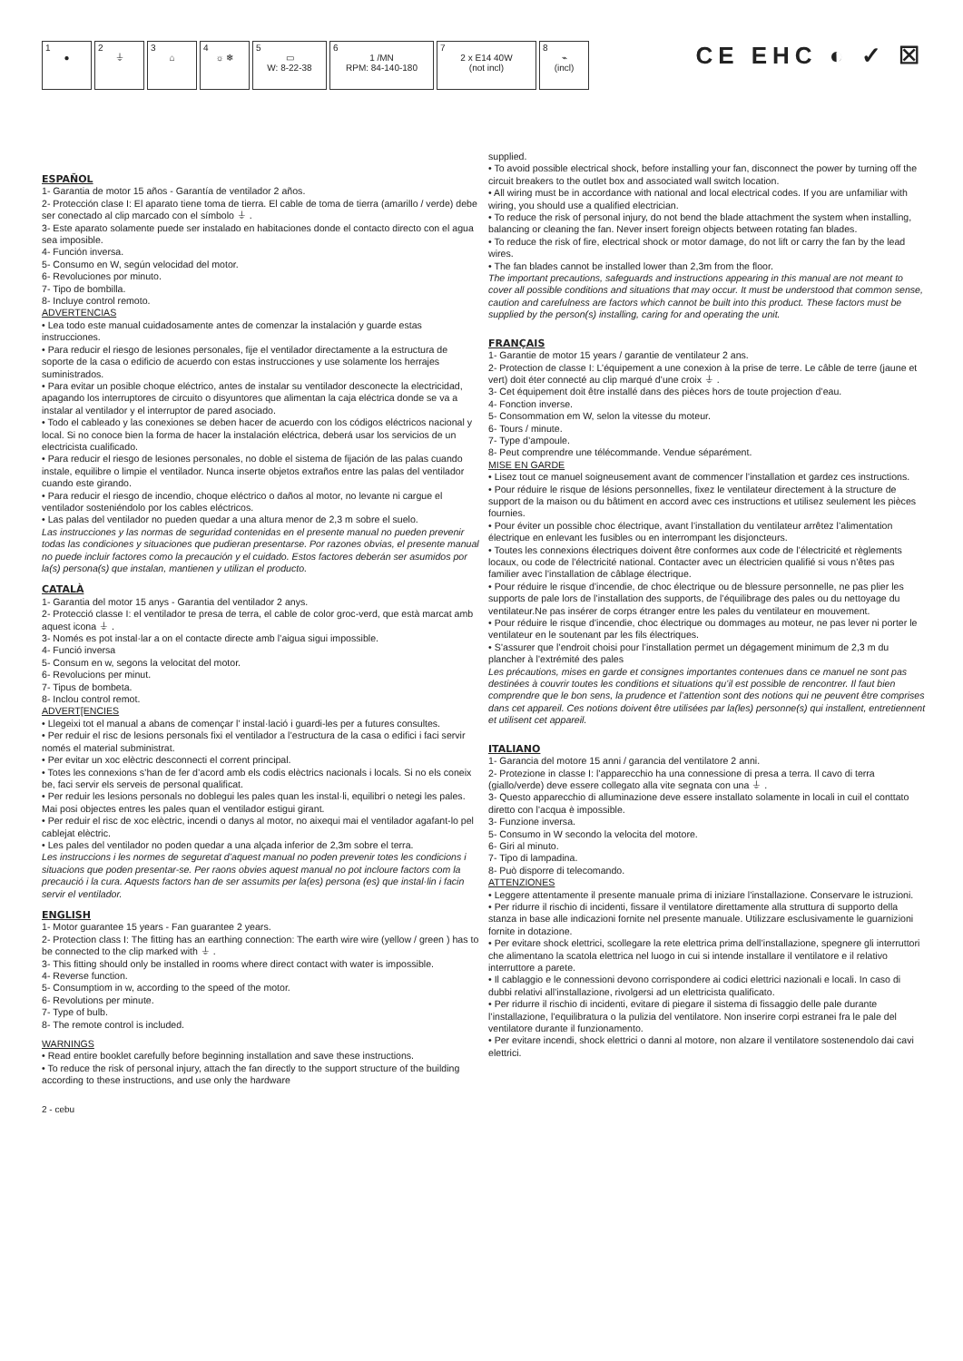1
●
2
⏚
3
⌂
4
☼ ❄
5
▭
W: 8-22-38
6
1 /MN
RPM: 84-140-180
7
2 x E14 40W
(not incl)
8
⌁
(incl)
CE EHC ◐ ✓ ☒
ESPAÑOL
1- Garantia de motor 15 años - Garantía de ventilador 2 años.
2- Protección clase I: El aparato tiene toma de tierra. El cable de toma de tierra (amarillo / verde) debe ser conectado al clip marcado con el símbolo ⏚ .
3- Este aparato solamente puede ser instalado en habitaciones donde el contacto directo con el agua sea imposible.
4- Función inversa.
5- Consumo en W, según velocidad del motor.
6- Revoluciones por minuto.
7- Tipo de bombilla.
8- Incluye control remoto.
ADVERTENCIAS
• Lea todo este manual cuidadosamente antes de comenzar la instalación y guarde estas instrucciones.
• Para reducir el riesgo de lesiones personales, fije el ventilador directamente a la estructura de soporte de la casa o edificio de acuerdo con estas instrucciones y use solamente los herrajes suministrados.
• Para evitar un posible choque eléctrico, antes de instalar su ventilador desconecte la electricidad, apagando los interruptores de circuito o disyuntores que alimentan la caja eléctrica donde se va a instalar al ventilador y el interruptor de pared asociado.
• Todo el cableado y las conexiones se deben hacer de acuerdo con los códigos eléctricos nacional y local. Si no conoce bien la forma de hacer la instalación eléctrica, deberá usar los servicios de un electricista cualificado.
• Para reducir el riesgo de lesiones personales, no doble el sistema de fijación de las palas cuando instale, equilibre o limpie el ventilador. Nunca inserte objetos extraños entre las palas del ventilador cuando este girando.
• Para reducir el riesgo de incendio, choque eléctrico o daños al motor, no levante ni cargue el ventilador sosteniéndolo por los cables eléctricos.
• Las palas del ventilador no pueden quedar a una altura menor de 2,3 m sobre el suelo.
Las instrucciones y las normas de seguridad contenidas en el presente manual no pueden prevenir todas las condiciones y situaciones que pudieran presentarse. Por razones obvias, el presente manual no puede incluir factores como la precaución y el cuidado. Estos factores deberán ser asumidos por la(s) persona(s) que instalan, mantienen y utilizan el producto.
CATALÀ
1- Garantia del motor 15 anys - Garantia del ventilador 2 anys.
2- Protecció classe I: el ventilador te presa de terra, el cable de color groc-verd, que està marcat amb aquest icona ⏚ .
3- Només es pot instal·lar a on el contacte directe amb l’aigua sigui impossible.
4- Funció inversa
5- Consum en w, segons la velocitat del motor.
6- Revolucions per minut.
7- Tipus de bombeta.
8- Inclou control remot.
ADVERT[ENCIES
• Llegeixi tot el manual a abans de començar l’ instal·lació i guardi-les per a futures consultes.
• Per reduir el risc de lesions personals fixi el ventilador a l’estructura de la casa o edifici i faci servir només el material subministrat.
• Per evitar un xoc elèctric desconnecti el corrent principal.
• Totes les connexions s’han de fer d’acord amb els codis elèctrics nacionals i locals. Si no els coneix be, faci servir els serveis de personal qualificat.
• Per reduir les lesions personals no doblegui les pales quan les instal·li, equilibri o netegi les pales. Mai posi objectes entres les pales quan el ventilador estigui girant.
• Per reduir el risc de xoc elèctric, incendi o danys al motor, no aixequi mai el ventilador agafant-lo pel cablejat elèctric.
• Les pales del ventilador no poden quedar a una alçada inferior de 2,3m sobre el terra.
Les instruccions i les normes de seguretat d’aquest manual no poden prevenir totes les condicions i situacions que poden presentar-se. Per raons obvies aquest manual no pot incloure factors com la precaució i la cura. Aquests factors han de ser assumits per la(es) persona (es) que instal·lin i facin servir el ventilador.
ENGLISH
1- Motor guarantee 15 years - Fan guarantee 2 years.
2- Protection class I: The fitting has an earthing connection: The earth wire wire (yellow / green ) has to be connected to the clip marked with ⏚ .
3- This fitting should only be installed in rooms where direct contact with water is impossible.
4- Reverse function.
5- Consumptiom in w, according to the speed of the motor.
6- Revolutions per minute.
7- Type of bulb.
8- The remote control is included.
WARNINGS
• Read entire booklet carefully before beginning installation and save these instructions.
• To reduce the risk of personal injury, attach the fan directly to the support structure of the building according to these instructions, and use only the hardware
supplied.
• To avoid possible electrical shock, before installing your fan, disconnect the power by turning off the circuit breakers to the outlet box and associated wall switch location.
• All wiring must be in accordance with national and local electrical codes. If you are unfamiliar with wiring, you should use a qualified electrician.
• To reduce the risk of personal injury, do not bend the blade attachment the system when installing, balancing or cleaning the fan. Never insert foreign objects between rotating fan blades.
• To reduce the risk of fire, electrical shock or motor damage, do not lift or carry the fan by the lead wires.
• The fan blades cannot be installed lower than 2,3m from the floor.
The important precautions, safeguards and instructions appearing in this manual are not meant to cover all possible conditions and situations that may occur. It must be understood that common sense, caution and carefulness are factors which cannot be built into this product. These factors must be supplied by the person(s) installing, caring for and operating the unit.
FRANÇAIS
1- Garantie de motor 15 years / garantie de ventilateur 2 ans.
2- Protection de classe I: L’équipement a une conexion à la prise de terre. Le câble de terre (jaune et vert) doit éter connecté au clip marqué d’une croix ⏚ .
3- Cet équipement doit être installé dans des pièces hors de toute projection d’eau.
4- Fonction inverse.
5- Consommation em W, selon la vitesse du moteur.
6- Tours / minute.
7- Type d’ampoule.
8- Peut comprendre une télécommande. Vendue séparément.
MISE EN GARDE
• Lisez tout ce manuel soigneusement avant de commencer l’installation et gardez ces instructions.
• Pour réduire le risque de lésions personnelles, fixez le ventilateur directement à la structure de support de la maison ou du bâtiment en accord avec ces instructions et utilisez seulement les pièces fournies.
• Pour éviter un possible choc électrique, avant l’installation du ventilateur arrêtez l’alimentation électrique en enlevant les fusibles ou en interrompant les disjoncteurs.
• Toutes les connexions électriques doivent être conformes aux code de l’électricité et règlements locaux, ou code de l’électricité national. Contacter avec un électricien qualifié si vous n’êtes pas familier avec l’installation de câblage électrique.
• Pour réduire le risque d’incendie, de choc électrique ou de blessure personnelle, ne pas plier les supports de pale lors de l’installation des supports, de l’équilibrage des pales ou du nettoyage du ventilateur.Ne pas insérer de corps étranger entre les pales du ventilateur en mouvement.
• Pour réduire le risque d’incendie, choc électrique ou dommages au moteur, ne pas lever ni porter le ventilateur en le soutenant par les fils électriques.
• S’assurer que l’endroit choisi pour l’installation permet un dégagement minimum de 2,3 m du plancher à l’extrémité des pales
Les précautions, mises en garde et consignes importantes contenues dans ce manuel ne sont pas destinées à couvrir toutes les conditions et situations qu’il est possible de rencontrer. Il faut bien comprendre que le bon sens, la prudence et l’attention sont des notions qui ne peuvent être comprises dans cet appareil. Ces notions doivent être utilisées par la(les) personne(s) qui installent, entretiennent et utilisent cet appareil.
ITALIANO
1- Garancia del motore 15 anni / garancia del ventilatore 2 anni.
2- Protezione in classe I: l’apparecchio ha una connessione di presa a terra. Il cavo di terra (giallo/verde) deve essere collegato alla vite segnata con una ⏚ .
3- Questo apparecchio di alluminazione deve essere installato solamente in locali in cuil el conttato diretto con l’acqua è impossible.
3- Funzione inversa.
5- Consumo in W secondo la velocita del motore.
6- Giri al minuto.
7- Tipo di lampadina.
8- Può disporre di telecomando.
ATTENZIONES
• Leggere attentamente il presente manuale prima di iniziare l’installazione. Conservare le istruzioni.
• Per ridurre il rischio di incidenti, fissare il ventilatore direttamente alla struttura di supporto della stanza in base alle indicazioni fornite nel presente manuale. Utilizzare esclusivamente le guarnizioni fornite in dotazione.
• Per evitare shock elettrici, scollegare la rete elettrica prima dell’installazione, spegnere gli interruttori che alimentano la scatola elettrica nel luogo in cui si intende installare il ventilatore e il relativo interruttore a parete.
• Il cablaggio e le connessioni devono corrispondere ai codici elettrici nazionali e locali. In caso di dubbi relativi all’installazione, rivolgersi ad un elettricista qualificato.
• Per ridurre il rischio di incidenti, evitare di piegare il sistema di fissaggio delle pale durante l’installazione, l’equilibratura o la pulizia del ventilatore. Non inserire corpi estranei fra le pale del ventilatore durante il funzionamento.
• Per evitare incendi, shock elettrici o danni al motore, non alzare il ventilatore sostenendolo dai cavi elettrici.
2 - cebu